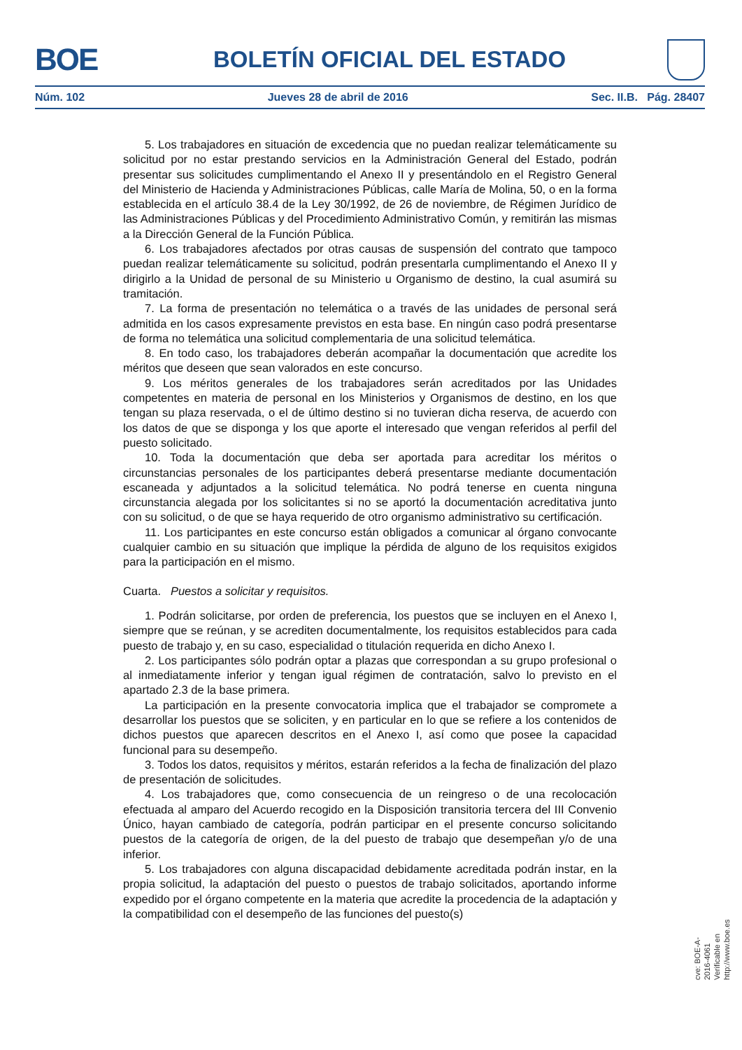BOE
BOLETÍN OFICIAL DEL ESTADO
Núm. 102 Jueves 28 de abril de 2016 Sec. II.B. Pág. 28407
5. Los trabajadores en situación de excedencia que no puedan realizar telemáticamente su solicitud por no estar prestando servicios en la Administración General del Estado, podrán presentar sus solicitudes cumplimentando el Anexo II y presentándolo en el Registro General del Ministerio de Hacienda y Administraciones Públicas, calle María de Molina, 50, o en la forma establecida en el artículo 38.4 de la Ley 30/1992, de 26 de noviembre, de Régimen Jurídico de las Administraciones Públicas y del Procedimiento Administrativo Común, y remitirán las mismas a la Dirección General de la Función Pública.
6. Los trabajadores afectados por otras causas de suspensión del contrato que tampoco puedan realizar telemáticamente su solicitud, podrán presentarla cumplimentando el Anexo II y dirigirlo a la Unidad de personal de su Ministerio u Organismo de destino, la cual asumirá su tramitación.
7. La forma de presentación no telemática o a través de las unidades de personal será admitida en los casos expresamente previstos en esta base. En ningún caso podrá presentarse de forma no telemática una solicitud complementaria de una solicitud telemática.
8. En todo caso, los trabajadores deberán acompañar la documentación que acredite los méritos que deseen que sean valorados en este concurso.
9. Los méritos generales de los trabajadores serán acreditados por las Unidades competentes en materia de personal en los Ministerios y Organismos de destino, en los que tengan su plaza reservada, o el de último destino si no tuvieran dicha reserva, de acuerdo con los datos de que se disponga y los que aporte el interesado que vengan referidos al perfil del puesto solicitado.
10. Toda la documentación que deba ser aportada para acreditar los méritos o circunstancias personales de los participantes deberá presentarse mediante documentación escaneada y adjuntados a la solicitud telemática. No podrá tenerse en cuenta ninguna circunstancia alegada por los solicitantes si no se aportó la documentación acreditativa junto con su solicitud, o de que se haya requerido de otro organismo administrativo su certificación.
11. Los participantes en este concurso están obligados a comunicar al órgano convocante cualquier cambio en su situación que implique la pérdida de alguno de los requisitos exigidos para la participación en el mismo.
Cuarta. Puestos a solicitar y requisitos.
1. Podrán solicitarse, por orden de preferencia, los puestos que se incluyen en el Anexo I, siempre que se reúnan, y se acrediten documentalmente, los requisitos establecidos para cada puesto de trabajo y, en su caso, especialidad o titulación requerida en dicho Anexo I.
2. Los participantes sólo podrán optar a plazas que correspondan a su grupo profesional o al inmediatamente inferior y tengan igual régimen de contratación, salvo lo previsto en el apartado 2.3 de la base primera.
La participación en la presente convocatoria implica que el trabajador se compromete a desarrollar los puestos que se soliciten, y en particular en lo que se refiere a los contenidos de dichos puestos que aparecen descritos en el Anexo I, así como que posee la capacidad funcional para su desempeño.
3. Todos los datos, requisitos y méritos, estarán referidos a la fecha de finalización del plazo de presentación de solicitudes.
4. Los trabajadores que, como consecuencia de un reingreso o de una recolocación efectuada al amparo del Acuerdo recogido en la Disposición transitoria tercera del III Convenio Único, hayan cambiado de categoría, podrán participar en el presente concurso solicitando puestos de la categoría de origen, de la del puesto de trabajo que desempeñan y/o de una inferior.
5. Los trabajadores con alguna discapacidad debidamente acreditada podrán instar, en la propia solicitud, la adaptación del puesto o puestos de trabajo solicitados, aportando informe expedido por el órgano competente en la materia que acredite la procedencia de la adaptación y la compatibilidad con el desempeño de las funciones del puesto(s)
cve: BOE-A-2016-4061
Verificable en http://www.boe.es